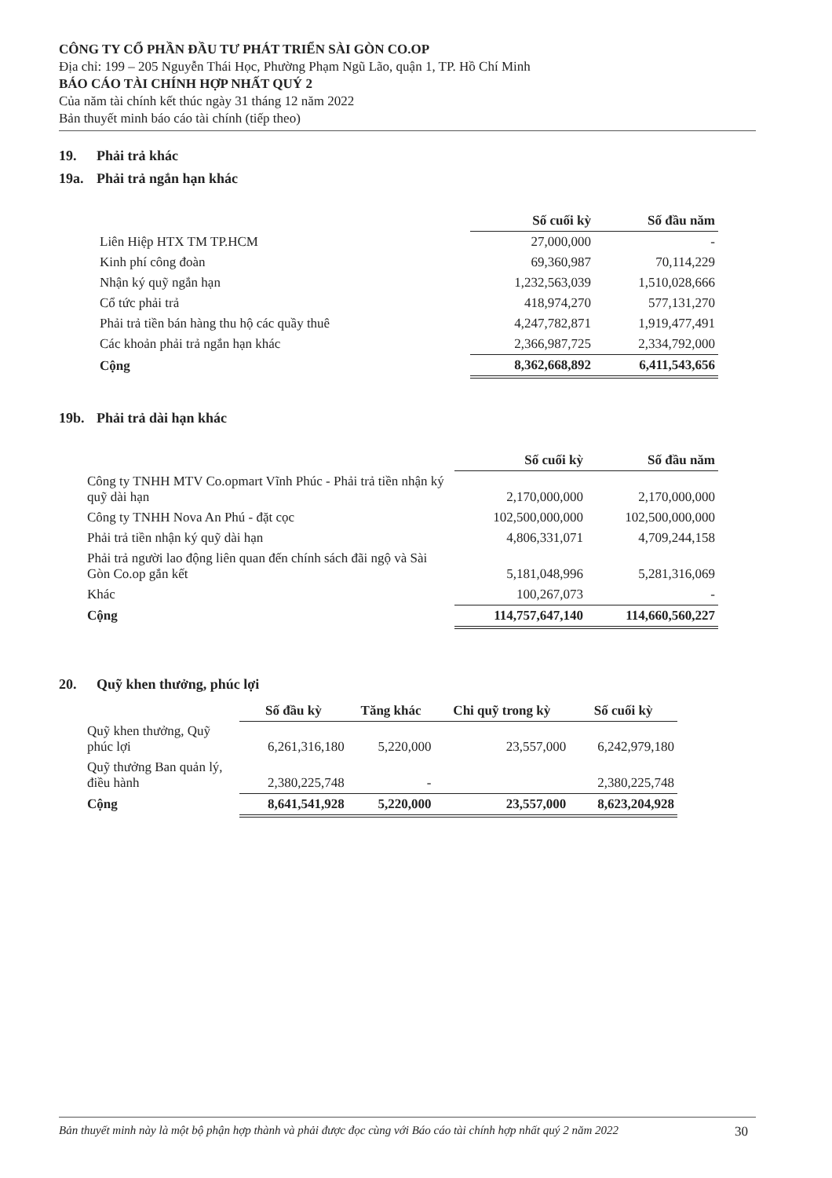CÔNG TY CỔ PHẦN ĐẦU TƯ PHÁT TRIỂN SÀI GÒN CO.OP
Địa chỉ: 199 – 205 Nguyễn Thái Học, Phường Phạm Ngũ Lão, quận 1, TP. Hồ Chí Minh
BÁO CÁO TÀI CHÍNH HỢP NHẤT QUÝ 2
Của năm tài chính kết thúc ngày 31 tháng 12 năm 2022
Bản thuyết minh báo cáo tài chính (tiếp theo)
19. Phải trả khác
19a. Phải trả ngắn hạn khác
| | Số cuối kỳ | Số đầu năm |
| Liên Hiệp HTX TM TP.HCM | 27,000,000 | - |
| Kinh phí công đoàn | 69,360,987 | 70,114,229 |
| Nhận ký quỹ ngắn hạn | 1,232,563,039 | 1,510,028,666 |
| Cổ tức phải trả | 418,974,270 | 577,131,270 |
| Phải trả tiền bán hàng thu hộ các quầy thuê | 4,247,782,871 | 1,919,477,491 |
| Các khoản phải trả ngắn hạn khác | 2,366,987,725 | 2,334,792,000 |
| Cộng | 8,362,668,892 | 6,411,543,656 |
19b. Phải trả dài hạn khác
| | Số cuối kỳ | Số đầu năm |
| Công ty TNHH MTV Co.opmart Vĩnh Phúc - Phải trả tiền nhận ký quỹ dài hạn | 2,170,000,000 | 2,170,000,000 |
| Công ty TNHH Nova An Phú - đặt cọc | 102,500,000,000 | 102,500,000,000 |
| Phải trả tiền nhận ký quỹ dài hạn | 4,806,331,071 | 4,709,244,158 |
| Phải trả người lao động liên quan đến chính sách đãi ngộ và Sài Gòn Co.op gắn kết | 5,181,048,996 | 5,281,316,069 |
| Khác | 100,267,073 | - |
| Cộng | 114,757,647,140 | 114,660,560,227 |
20. Quỹ khen thưởng, phúc lợi
| | Số đầu kỳ | Tăng khác | Chi quỹ trong kỳ | Số cuối kỳ |
| Quỹ khen thưởng, Quỹ phúc lợi | 6,261,316,180 | 5,220,000 | 23,557,000 | 6,242,979,180 |
| Quỹ thưởng Ban quản lý, điều hành | 2,380,225,748 | - | | 2,380,225,748 |
| Cộng | 8,641,541,928 | 5,220,000 | 23,557,000 | 8,623,204,928 |
Bản thuyết minh này là một bộ phận hợp thành và phải được đọc cùng với Báo cáo tài chính hợp nhất quý 2 năm 2022 30